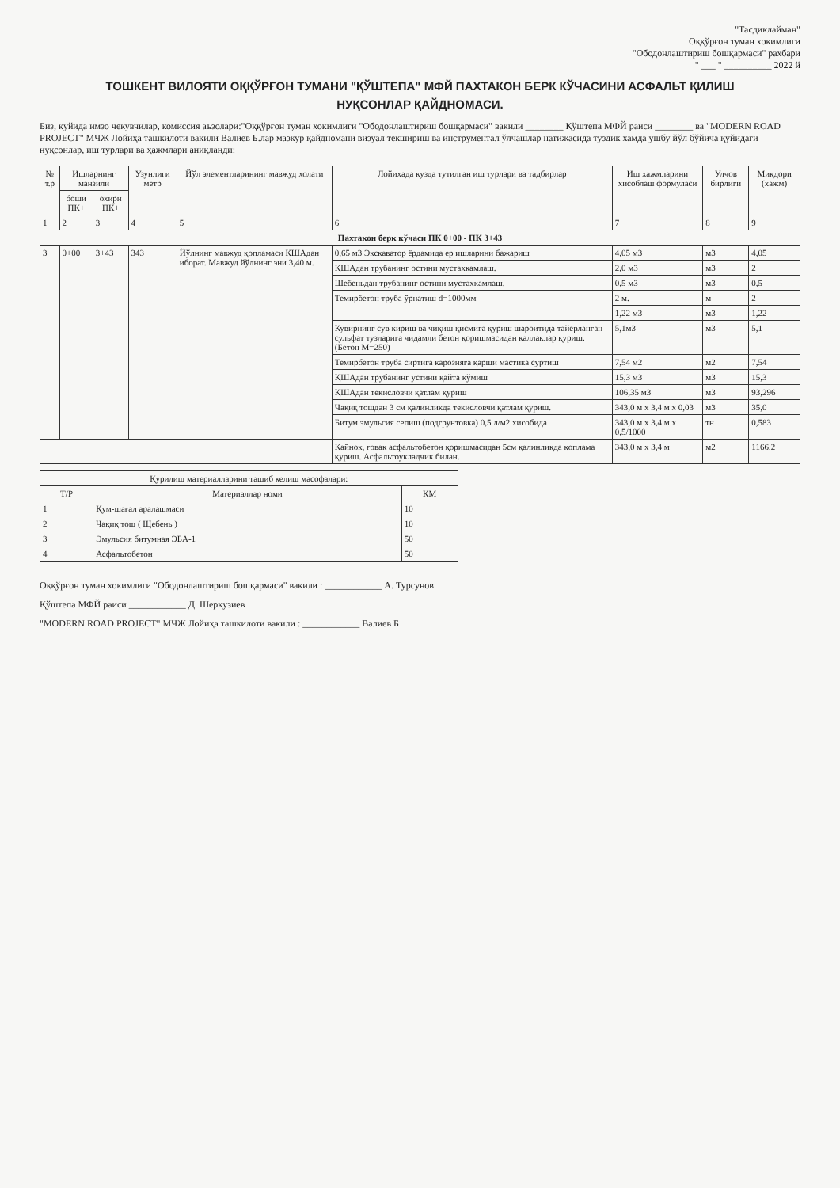"Тасдиклайман"
Оққўрғон туман хокимлиги
"Ободонлаштириш бошқармаси" рахбари
" ___ " __________ 2022 й
ТОШКЕНТ ВИЛОЯТИ ОҚҚЎРҒОН ТУМАНИ "ҚЎШТЕПА" МФЙ ПАХТАКОН БЕРК КЎЧАСИНИ АСФАЛЬТ ҚИЛИШ
НУҚСОНЛАР ҚАЙДНОМАСИ.
Биз, қуйида имзо чекувчилар, комиссия аъзолари:"Оққўрғон туман хокимлиги "Ободонлаштириш бошқармаси" вакили ________ Қўштепа МФЙ раиси ________ ва "MODERN ROAD PROJECT" МЧЖ Лойиҳа ташкилоти вакили Валиев Б.лар мазкур қайдномани визуал текшириш ва инструментал ўлчашлар натижасида туздик хамда ушбу йўл бўйича қуйидаги нуқсонлар, иш турлари ва ҳажмлари аниқланди:
| № т.р | Ишларнинг манзили | | Узунлиги метр | Йўл элементларининг мавжуд холати | Лойиҳада кузда тутилган иш турлари ва тадбирлар | Иш хажмларини хисоблаш формуласи | Улчов бирлиги | Микдори (хажм) |
| --- | --- | --- | --- | --- | --- | --- | --- | --- |
| | боши ПК+ | охири ПК+ | | | | | | |
| 1 | 2 | 3 | 4 | 5 | 6 | 7 | 8 | 9 |
| Пахтакон берк кўчаси ПК 0+00 - ПК 3+43 | | | | | | | | |
| 3 | 0+00 | 3+43 | 343 | Йўлнинг мавжуд қопламаси ҚШАдан иборат. Мавжуд йўлнинг эни 3,40 м. | 0,65 м3 Экскаватор ёрдамида ер ишларини бажариш | 4,05 м3 | м3 | 4,05 |
| | | | | | ҚШАдан трубанинг остини мустахкамлаш. | 2,0 м3 | м3 | 2 |
| | | | | | Шебеньдан трубанинг остини мустахкамлаш. | 0,5 м3 | м3 | 0,5 |
| | | | | | Темирбетон труба ўрнатиш d=1000мм | 2 м. | м | 2 |
| | | | | | | 1,22 м3 | м3 | 1,22 |
| | | | | | Кувирнинг сув кириш ва чиқиш қисмига қуриш шароитида тайёрланган сульфат тузларига чидамли бетон қоришмасидан каллаклар қуриш. (Бетон М=250) | 5,1м3 | м3 | 5,1 |
| | | | | | Темирбетон труба сиртига карозияга қарши мастика суртиш | 7,54 м2 | м2 | 7,54 |
| | | | | | ҚШАдан трубанинг устини қайта кўмиш | 15,3 м3 | м3 | 15,3 |
| | | | | | ҚШАдан текисловчи қатлам қуриш | 106,35 м3 | м3 | 93,296 |
| | | | | | Чақиқ тошдан 3 см қалинликда текисловчи қатлам қуриш. | 343,0 м x 3,4 м x 0,03 | м3 | 35,0 |
| | | | | | Битум эмульсия сепиш (подгрунтовка) 0,5 л/м2 хисобида | 343,0 м x 3,4 м x 0,5/1000 | тн | 0,583 |
| | | | | | Кайнок, ғовак асфальтобетон қоришмасидан 5см қалинликда қоплама қуриш. Асфальтоукладчик билан. | 343,0 м x 3,4 м | м2 | 1166,2 |
| Қурилиш материалларини ташиб келиш масофалари: | | |
| --- | --- | --- |
| Т/Р | Материаллар номи | КМ |
| 1 | Қум-шағал аралашмаси | 10 |
| 2 | Чақиқ тош ( Щебень ) | 10 |
| 3 | Эмульсия битумная ЭБА-1 | 50 |
| 4 | Асфальтобетон | 50 |
Оққўрғон туман хокимлиги "Ободонлаштириш бошқармаси" вакили : ____________ А. Турсунов
Қўштепа МФЙ раиси ____________ Д. Шерқузиев
"MODERN ROAD PROJECT" МЧЖ Лойиҳа ташкилоти вакили : ____________ Валиев Б